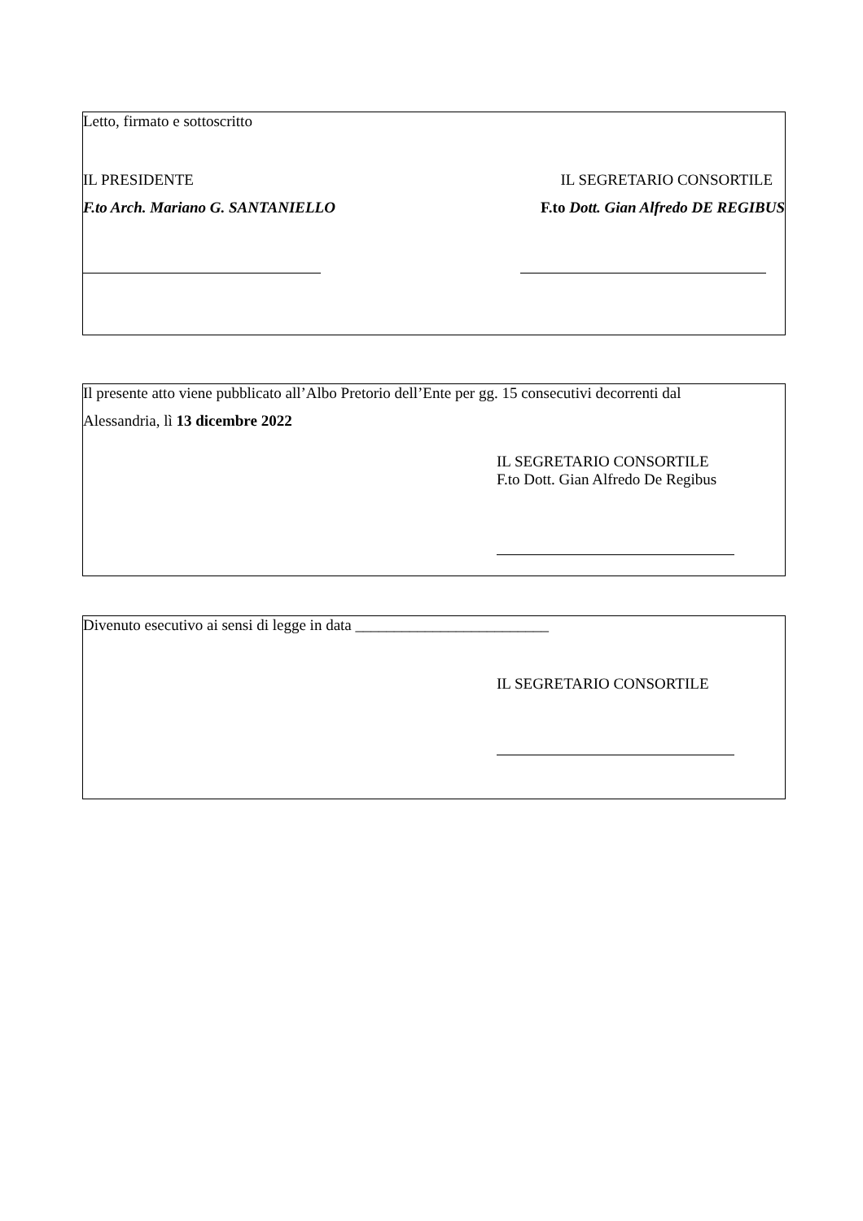Letto, firmato e sottoscritto
IL PRESIDENTE IL SEGRETARIO CONSORTILE
F.to Arch. Mariano G. SANTANIELLO F.to Dott. Gian Alfredo DE REGIBUS
Il presente atto viene pubblicato all’Albo Pretorio dell’Ente per gg. 15 consecutivi decorrenti dal
Alessandria, lì 13 dicembre 2022
IL SEGRETARIO CONSORTILE
F.to Dott. Gian Alfredo De Regibus
Divenuto esecutivo ai sensi di legge in data _________________________
IL SEGRETARIO CONSORTILE